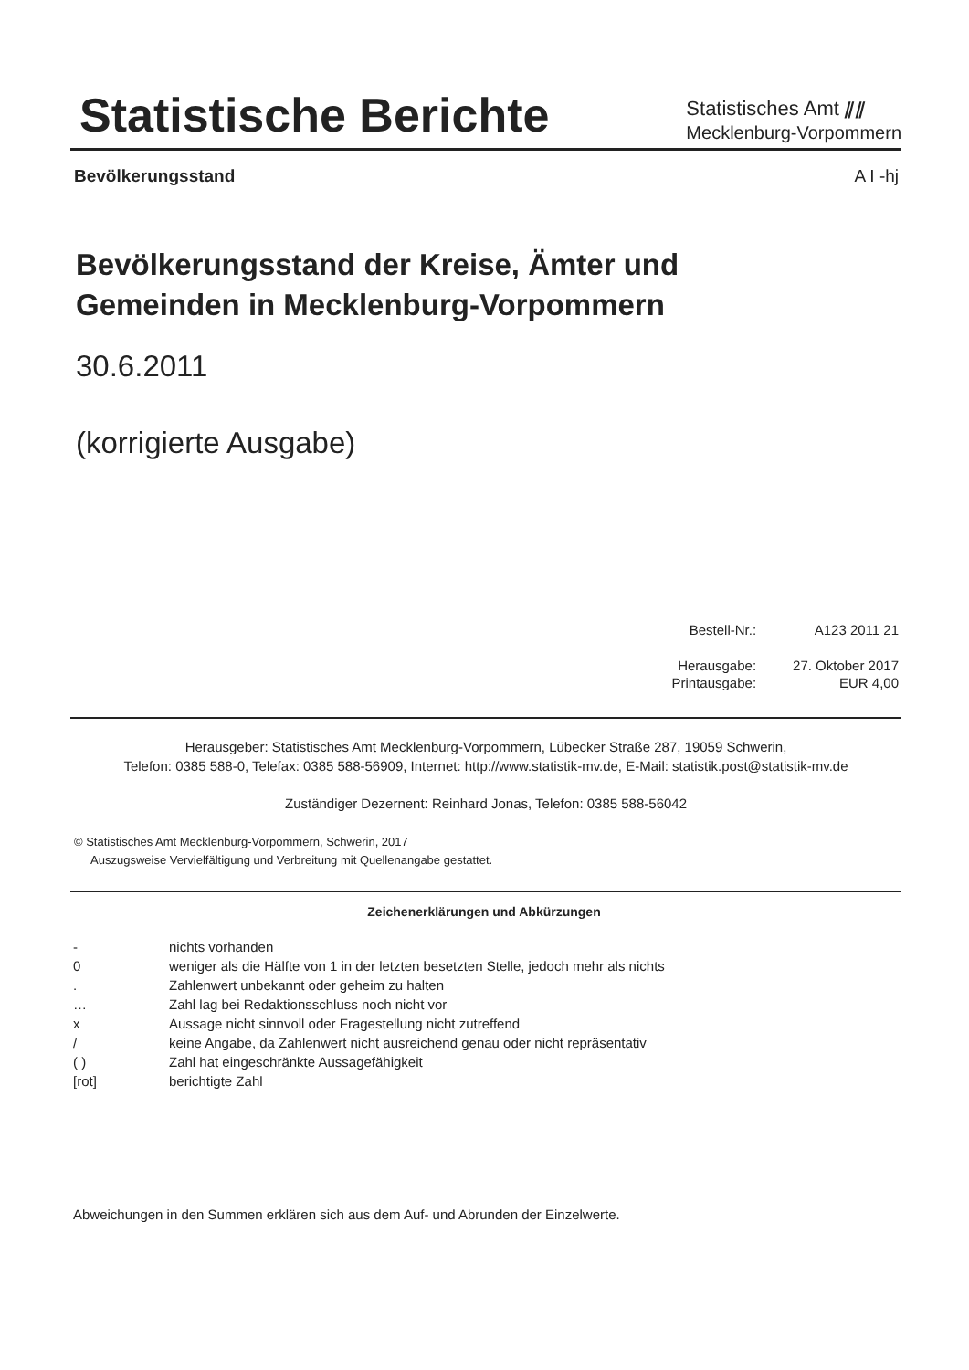Statistische Berichte
Statistisches Amt ⫽⫽
Mecklenburg-Vorpommern
Bevölkerungsstand A I -hj
Bevölkerungsstand der Kreise, Ämter und
Gemeinden in Mecklenburg-Vorpommern
30.6.2011
(korrigierte Ausgabe)
| Bestell-Nr.: | A123 2011 21 |
| Herausgabe: | 27. Oktober 2017 |
| Printausgabe: | EUR 4,00 |
Herausgeber: Statistisches Amt Mecklenburg-Vorpommern, Lübecker Straße 287, 19059 Schwerin,
Telefon: 0385 588-0, Telefax: 0385 588-56909, Internet: http://www.statistik-mv.de, E-Mail: statistik.post@statistik-mv.de
Zuständiger Dezernent: Reinhard Jonas, Telefon: 0385 588-56042
© Statistisches Amt Mecklenburg-Vorpommern, Schwerin, 2017
Auszugsweise Vervielfältigung und Verbreitung mit Quellenangabe gestattet.
Zeichenerklärungen und Abkürzungen
| - | nichts vorhanden |
| 0 | weniger als die Hälfte von 1 in der letzten besetzten Stelle, jedoch mehr als nichts |
| . | Zahlenwert unbekannt oder geheim zu halten |
| … | Zahl lag bei Redaktionsschluss noch nicht vor |
| x | Aussage nicht sinnvoll oder Fragestellung nicht zutreffend |
| / | keine Angabe, da Zahlenwert nicht ausreichend genau oder nicht repräsentativ |
| ( ) | Zahl hat eingeschränkte Aussagefähigkeit |
| [rot] | berichtigte Zahl |
Abweichungen in den Summen erklären sich aus dem Auf- und Abrunden der Einzelwerte.